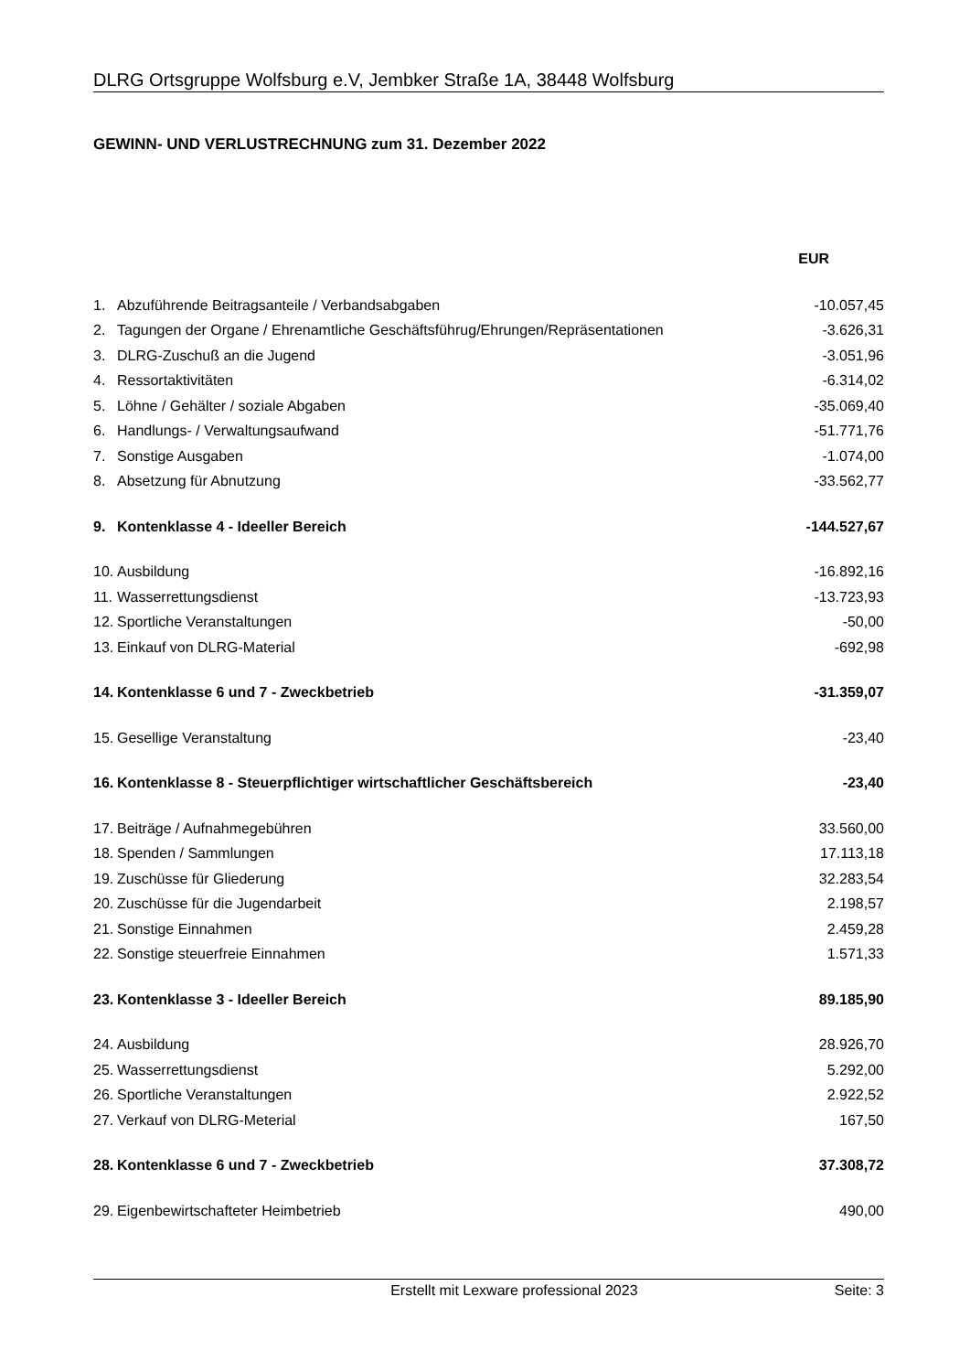DLRG Ortsgruppe Wolfsburg e.V, Jembker Straße 1A, 38448 Wolfsburg
GEWINN- UND VERLUSTRECHNUNG zum 31. Dezember 2022
| | | EUR |
| --- | --- | --- |
| 1. | Abzuführende Beitragsanteile / Verbandsabgaben | -10.057,45 |
| 2. | Tagungen der Organe / Ehrenamtliche Geschäftsführug/Ehrungen/Repräsentationen | -3.626,31 |
| 3. | DLRG-Zuschuß an die Jugend | -3.051,96 |
| 4. | Ressortaktivitäten | -6.314,02 |
| 5. | Löhne / Gehälter / soziale Abgaben | -35.069,40 |
| 6. | Handlungs- / Verwaltungsaufwand | -51.771,76 |
| 7. | Sonstige Ausgaben | -1.074,00 |
| 8. | Absetzung für Abnutzung | -33.562,77 |
| 9. | Kontenklasse 4 - Ideeller Bereich | -144.527,67 |
| 10. | Ausbildung | -16.892,16 |
| 11. | Wasserrettungsdienst | -13.723,93 |
| 12. | Sportliche Veranstaltungen | -50,00 |
| 13. | Einkauf von DLRG-Material | -692,98 |
| 14. | Kontenklasse 6 und 7 - Zweckbetrieb | -31.359,07 |
| 15. | Gesellige Veranstaltung | -23,40 |
| 16. | Kontenklasse 8 - Steuerpflichtiger wirtschaftlicher Geschäftsbereich | -23,40 |
| 17. | Beiträge / Aufnahmegebühren | 33.560,00 |
| 18. | Spenden / Sammlungen | 17.113,18 |
| 19. | Zuschüsse für Gliederung | 32.283,54 |
| 20. | Zuschüsse für die Jugendarbeit | 2.198,57 |
| 21. | Sonstige Einnahmen | 2.459,28 |
| 22. | Sonstige steuerfreie Einnahmen | 1.571,33 |
| 23. | Kontenklasse 3 - Ideeller Bereich | 89.185,90 |
| 24. | Ausbildung | 28.926,70 |
| 25. | Wasserrettungsdienst | 5.292,00 |
| 26. | Sportliche Veranstaltungen | 2.922,52 |
| 27. | Verkauf von DLRG-Meterial | 167,50 |
| 28. | Kontenklasse 6 und 7 - Zweckbetrieb | 37.308,72 |
| 29. | Eigenbewirtschafteter Heimbetrieb | 490,00 |
Erstellt mit Lexware professional 2023 Seite: 3